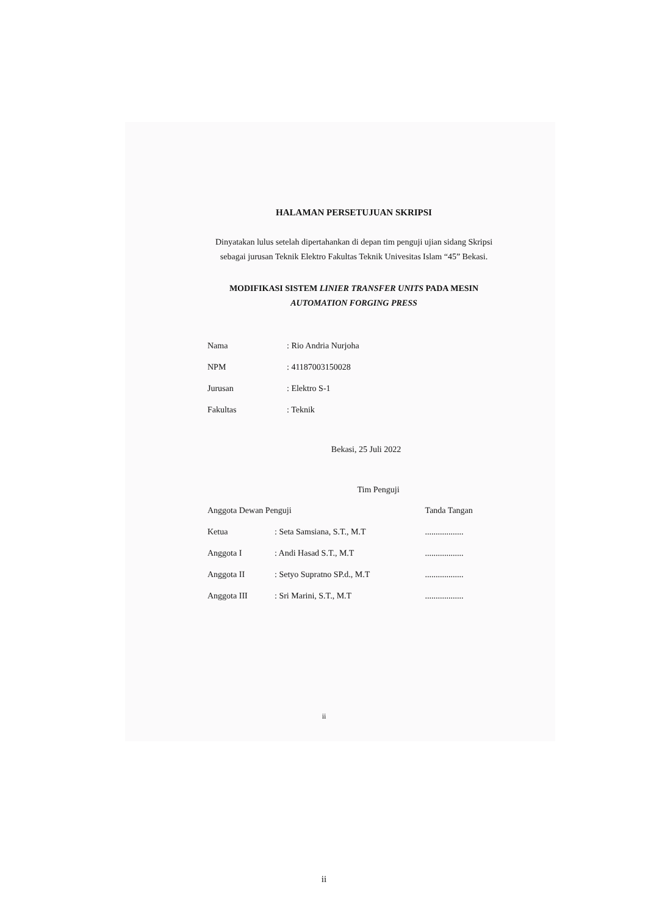HALAMAN PERSETUJUAN SKRIPSI
Dinyatakan lulus setelah dipertahankan di depan tim penguji ujian sidang Skripsi sebagai jurusan Teknik Elektro Fakultas Teknik Univesitas Islam “45” Bekasi.
MODIFIKASI SISTEM LINIER TRANSFER UNITS PADA MESIN
AUTOMATION FORGING PRESS
| Nama | : Rio Andria Nurjoha |
| NPM | : 41187003150028 |
| Jurusan | : Elektro S-1 |
| Fakultas | : Teknik |
Bekasi, 25 Juli 2022
Tim Penguji
| Anggota Dewan Penguji | | Tanda Tangan |
| Ketua | : Seta Samsiana, S.T., M.T | .................. |
| Anggota I | : Andi Hasad S.T., M.T | .................. |
| Anggota II | : Setyo Supratno SP.d., M.T | .................. |
| Anggota III | : Sri Marini, S.T., M.T | .................. |
ii
ii